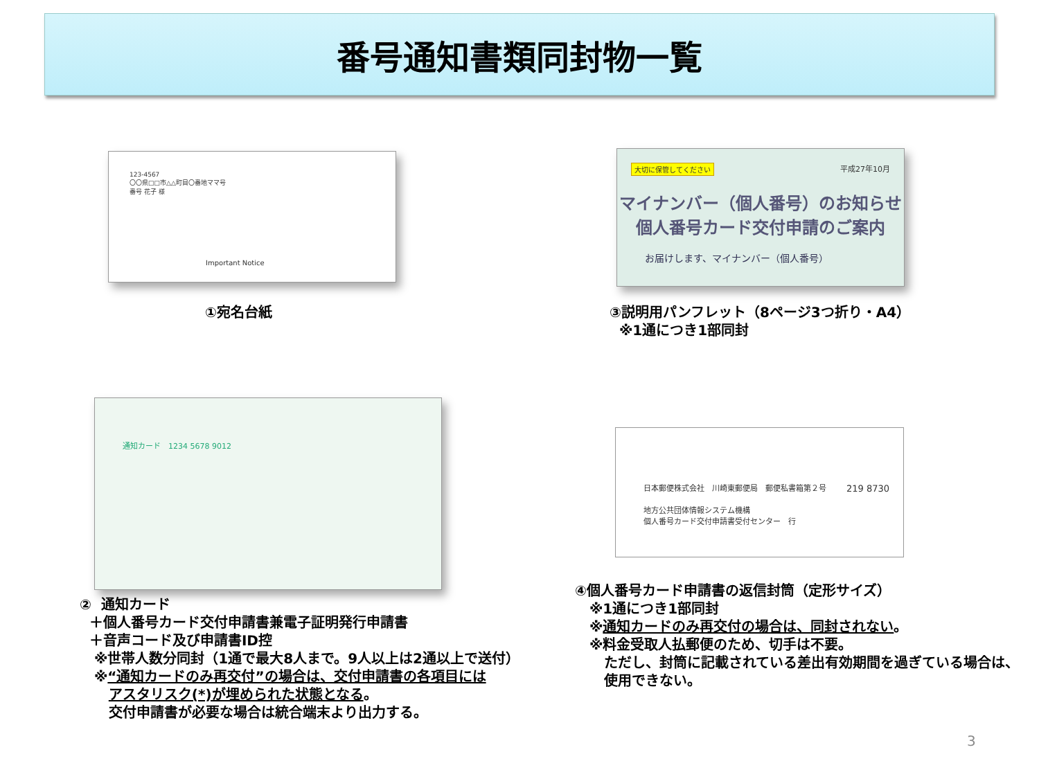番号通知書類同封物一覧
123-4567
〇〇県□□市△△町目〇番地ママ号
番号 花子 様
Important Notice
①宛名台紙
大切に保管してください
平成27年10月
マイナンバー（個人番号）のお知らせ
個人番号カード交付申請のご案内
お届けします、マイナンバー（個人番号）
③説明用パンフレット（8ページ3つ折り・A4）
※1通につき1部同封
通知カード　1234 5678 9012
② 通知カード
＋個人番号カード交付申請書兼電子証明発行申請書
＋音声コード及び申請書ID控
※世帯人数分同封（1通で最大8人まで。9人以上は2通以上で送付）
※“通知カードのみ再交付”の場合は、交付申請書の各項目には
アスタリスク(*)が埋められた状態となる。
交付申請書が必要な場合は統合端末より出力する。
日本郵便株式会社　川崎東郵便局　郵便私書箱第２号
地方公共団体情報システム機構
個人番号カード交付申請書受付センター　行
219 8730
④個人番号カード申請書の返信封筒（定形サイズ）
※1通につき1部同封
※通知カードのみ再交付の場合は、同封されない。
※料金受取人払郵便のため、切手は不要。
ただし、封筒に記載されている差出有効期間を過ぎている場合は、
使用できない。
3